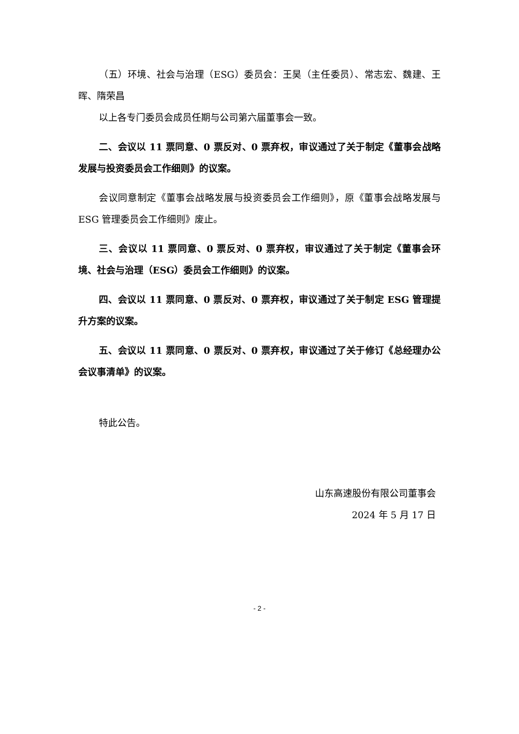（五）环境、社会与治理（ESG）委员会：王昊（主任委员）、常志宏、魏建、王晖、隋荣昌
以上各专门委员会成员任期与公司第六届董事会一致。
二、会议以 11 票同意、0 票反对、0 票弃权，审议通过了关于制定《董事会战略发展与投资委员会工作细则》的议案。
会议同意制定《董事会战略发展与投资委员会工作细则》，原《董事会战略发展与 ESG 管理委员会工作细则》废止。
三、会议以 11 票同意、0 票反对、0 票弃权，审议通过了关于制定《董事会环境、社会与治理（ESG）委员会工作细则》的议案。
四、会议以 11 票同意、0 票反对、0 票弃权，审议通过了关于制定 ESG 管理提升方案的议案。
五、会议以 11 票同意、0 票反对、0 票弃权，审议通过了关于修订《总经理办公会议事清单》的议案。
特此公告。
山东高速股份有限公司董事会
2024 年 5 月 17 日
- 2 -